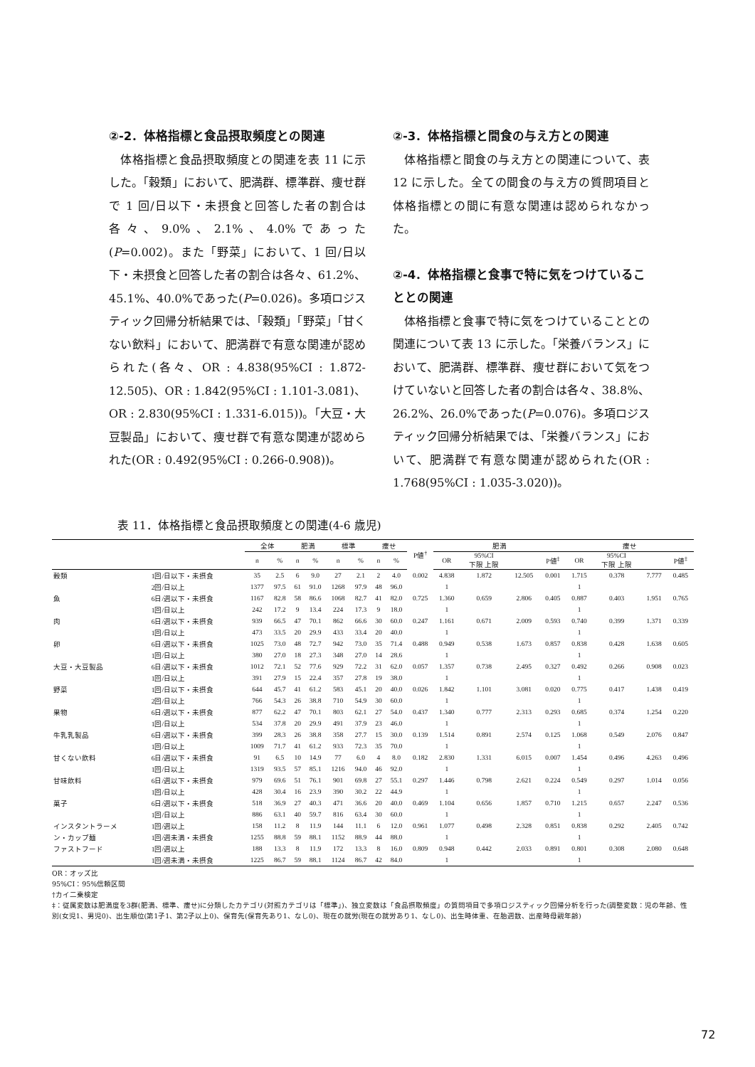②-2．体格指標と食品摂取頻度との関連
体格指標と食品摂取頻度との関連を表 11 に示した。「穀類」において、肥満群、標準群、痩せ群で 1 回/日以下・未摂食と回答した者の割合は各々、9.0%、2.1%、4.0%であった(P=0.002)。また「野菜」において、1 回/日以下・未摂食と回答した者の割合は各々、61.2%、45.1%、40.0%であった(P=0.026)。多項ロジスティック回帰分析結果では、「穀類」「野菜」「甘くない飲料」において、肥満群で有意な関連が認められた(各々、OR : 4.838(95%CI : 1.872-12.505)、OR : 1.842(95%CI : 1.101-3.081)、OR : 2.830(95%CI : 1.331-6.015))。「大豆・大豆製品」において、痩せ群で有意な関連が認められた(OR : 0.492(95%CI : 0.266-0.908))。
②-3．体格指標と間食の与え方との関連
体格指標と間食の与え方との関連について、表 12 に示した。全ての間食の与え方の質問項目と体格指標との間に有意な関連は認められなかった。
②-4．体格指標と食事で特に気をつけていることとの関連
体格指標と食事で特に気をつけていることとの関連について表 13 に示した。「栄養バランス」において、肥満群、標準群、痩せ群において気をつけていないと回答した者の割合は各々、38.8%、26.2%、26.0%であった(P=0.076)。多項ロジスティック回帰分析結果では、「栄養バランス」において、肥満群で有意な関連が認められた(OR : 1.768(95%CI : 1.035-3.020))。
表 11．体格指標と食品摂取頻度との関連(4-6 歳児)
| | | 全体 | | 肥満 | | 標準 | | 痩せ | | P値<sup>†</sup> | 肥満 | | | | 痩せ | | | |
| --- | --- | --- | --- | --- | --- | --- | --- | --- | --- | --- | --- | --- | --- | --- | --- | --- | --- | --- |
| | | n | % | n | % | n | % | n | % | | OR | 95%CI 下限 上限 | | P値<sup>‡</sup> | OR | 95%CI 下限 上限 | | P値<sup>‡</sup> |
| 穀類 | 1回/日以下・未摂食 | 35 | 2.5 | 6 | 9.0 | 27 | 2.1 | 2 | 4.0 | 0.002 | 4.838 | 1.872 | 12.505 | 0.001 | 1.715 | 0.378 | 7.777 | 0.485 |
| | 2回/日以上 | 1377 | 97.5 | 61 | 91.0 | 1268 | 97.9 | 48 | 96.0 | | 1 | | | | 1 | | | |
| 魚 | 6日/週以下・未摂食 | 1167 | 82.8 | 58 | 86.6 | 1068 | 82.7 | 41 | 82.0 | 0.725 | 1.360 | 0.659 | 2.806 | 0.405 | 0.887 | 0.403 | 1.951 | 0.765 |
| | 1回/日以上 | 242 | 17.2 | 9 | 13.4 | 224 | 17.3 | 9 | 18.0 | | 1 | | | | 1 | | | |
| 肉 | 6日/週以下・未摂食 | 939 | 66.5 | 47 | 70.1 | 862 | 66.6 | 30 | 60.0 | 0.247 | 1.161 | 0.671 | 2.009 | 0.593 | 0.740 | 0.399 | 1.371 | 0.339 |
| | 1回/日以上 | 473 | 33.5 | 20 | 29.9 | 433 | 33.4 | 20 | 40.0 | | 1 | | | | 1 | | | |
| 卵 | 6日/週以下・未摂食 | 1025 | 73.0 | 48 | 72.7 | 942 | 73.0 | 35 | 71.4 | 0.488 | 0.949 | 0.538 | 1.673 | 0.857 | 0.838 | 0.428 | 1.638 | 0.605 |
| | 1回/日以上 | 380 | 27.0 | 18 | 27.3 | 348 | 27.0 | 14 | 28.6 | | 1 | | | | 1 | | | |
| 大豆・大豆製品 | 6日/週以下・未摂食 | 1012 | 72.1 | 52 | 77.6 | 929 | 72.2 | 31 | 62.0 | 0.057 | 1.357 | 0.738 | 2.495 | 0.327 | 0.492 | 0.266 | 0.908 | 0.023 |
| | 1回/日以上 | 391 | 27.9 | 15 | 22.4 | 357 | 27.8 | 19 | 38.0 | | 1 | | | | 1 | | | |
| 野菜 | 1回/日以下・未摂食 | 644 | 45.7 | 41 | 61.2 | 583 | 45.1 | 20 | 40.0 | 0.026 | 1.842 | 1.101 | 3.081 | 0.020 | 0.775 | 0.417 | 1.438 | 0.419 |
| | 2回/日以上 | 766 | 54.3 | 26 | 38.8 | 710 | 54.9 | 30 | 60.0 | | 1 | | | | 1 | | | |
| 果物 | 6日/週以下・未摂食 | 877 | 62.2 | 47 | 70.1 | 803 | 62.1 | 27 | 54.0 | 0.437 | 1.340 | 0.777 | 2.313 | 0.293 | 0.685 | 0.374 | 1.254 | 0.220 |
| | 1回/日以上 | 534 | 37.8 | 20 | 29.9 | 491 | 37.9 | 23 | 46.0 | | 1 | | | | 1 | | | |
| 牛乳乳製品 | 6日/週以下・未摂食 | 399 | 28.3 | 26 | 38.8 | 358 | 27.7 | 15 | 30.0 | 0.139 | 1.514 | 0.891 | 2.574 | 0.125 | 1.068 | 0.549 | 2.076 | 0.847 |
| | 1回/日以上 | 1009 | 71.7 | 41 | 61.2 | 933 | 72.3 | 35 | 70.0 | | 1 | | | | 1 | | | |
| 甘くない飲料 | 6日/週以下・未摂食 | 91 | 6.5 | 10 | 14.9 | 77 | 6.0 | 4 | 8.0 | 0.182 | 2.830 | 1.331 | 6.015 | 0.007 | 1.454 | 0.496 | 4.263 | 0.496 |
| | 1回/日以上 | 1319 | 93.5 | 57 | 85.1 | 1216 | 94.0 | 46 | 92.0 | | 1 | | | | 1 | | | |
| 甘味飲料 | 6日/週以下・未摂食 | 979 | 69.6 | 51 | 76.1 | 901 | 69.8 | 27 | 55.1 | 0.297 | 1.446 | 0.798 | 2.621 | 0.224 | 0.549 | 0.297 | 1.014 | 0.056 |
| | 1回/日以上 | 428 | 30.4 | 16 | 23.9 | 390 | 30.2 | 22 | 44.9 | | 1 | | | | 1 | | | |
| 菓子 | 6日/週以下・未摂食 | 518 | 36.9 | 27 | 40.3 | 471 | 36.6 | 20 | 40.0 | 0.469 | 1.104 | 0.656 | 1.857 | 0.710 | 1.215 | 0.657 | 2.247 | 0.536 |
| | 1回/日以上 | 886 | 63.1 | 40 | 59.7 | 816 | 63.4 | 30 | 60.0 | | 1 | | | | 1 | | | |
| インスタントラーメ | 1回/週以上 | 158 | 11.2 | 8 | 11.9 | 144 | 11.1 | 6 | 12.0 | 0.961 | 1.077 | 0.498 | 2.328 | 0.851 | 0.838 | 0.292 | 2.405 | 0.742 |
| ン・カップ麺 | 1回/週未満・未摂食 | 1255 | 88.8 | 59 | 88.1 | 1152 | 88.9 | 44 | 88.0 | | 1 | | | | 1 | | | |
| ファストフード | 1回/週以上 | 188 | 13.3 | 8 | 11.9 | 172 | 13.3 | 8 | 16.0 | 0.809 | 0.948 | 0.442 | 2.033 | 0.891 | 0.801 | 0.308 | 2.080 | 0.648 |
| | 1回/週未満・未摂食 | 1225 | 86.7 | 59 | 88.1 | 1124 | 86.7 | 42 | 84.0 | | 1 | | | | 1 | | | |
OR：オッズ比
95%CI：95%信頼区間
†カイ二乗検定
‡：従属変数は肥満度を3群(肥満、標準、痩せ)に分類したカテゴリ(対照カテゴリは「標準」)、独立変数は「食品摂取頻度」の質問項目で多項ロジスティック回帰分析を行った(調整変数：児の年齢、性別(女児1、男児0)、出生順位(第1子1、第2子以上0)、保育先(保育先あり1、なし0)、現在の就労(現在の就労あり1、なし0)、出生時体重、在胎週数、出産時母親年齢)
72